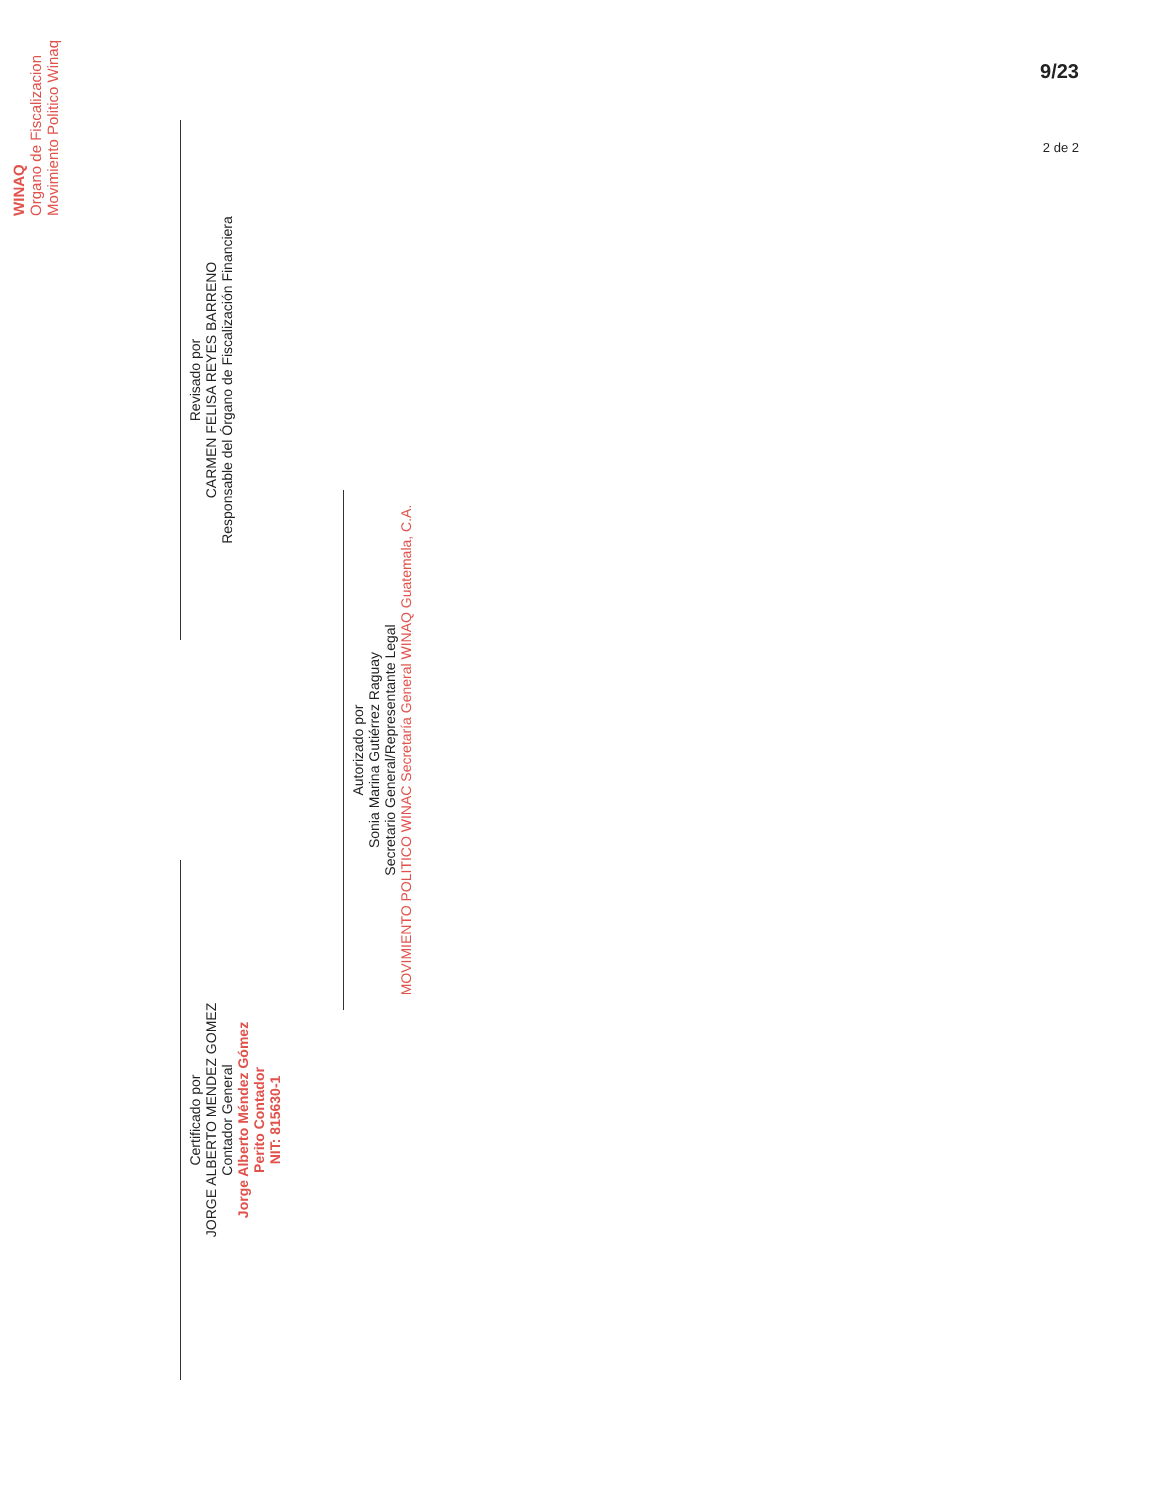9/23
Certificado por
JORGE ALBERTO MENDEZ GOMEZ
Contador General
Jorge Alberto Méndez Gómez
Perito Contador
NIT: 815630-1
Revisado por
CARMEN FELISA REYES BARRENO
Responsable del Órgano de Fiscalización Financiera
Autorizado por
Sonia Marina Gutiérrez Raguay
Secretario General/Representante Legal
MOVIMIENTO POLITICO WINAC Secretaría General WINAQ Guatemala, C.A.
WINAQ
Organo de Fiscalizacion
Movimiento Politico Winaq
2 de 2